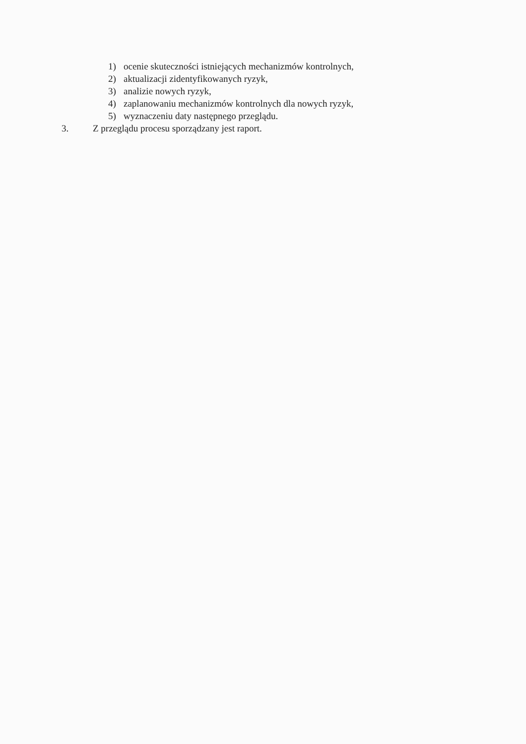1) ocenie skuteczności istniejących mechanizmów kontrolnych,
2) aktualizacji zidentyfikowanych ryzyk,
3) analizie nowych ryzyk,
4) zaplanowaniu mechanizmów kontrolnych dla nowych ryzyk,
5) wyznaczeniu daty następnego przeglądu.
3. Z przeglądu procesu sporządzany jest raport.